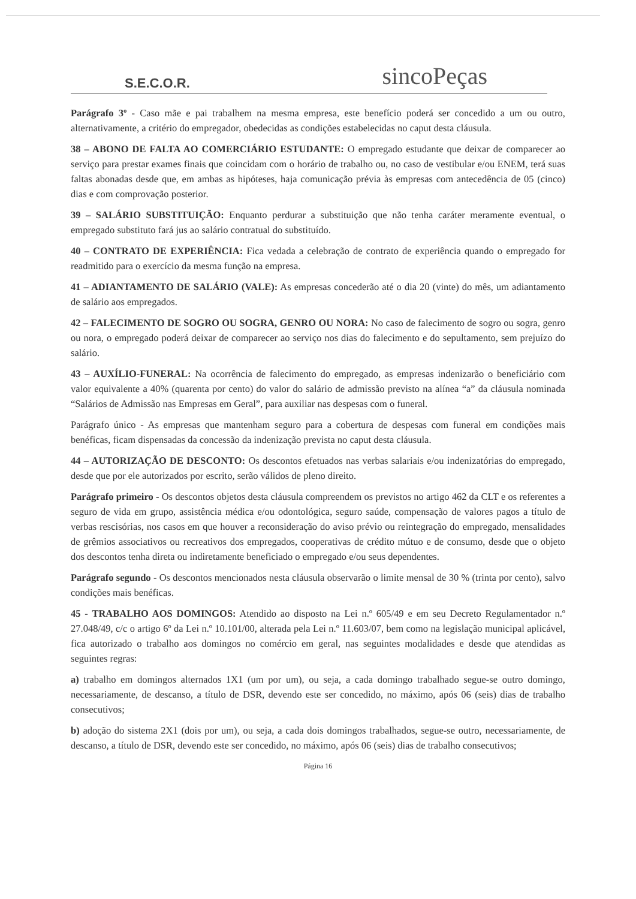S.E.C.O.R.
sincoPeças
Parágrafo 3º - Caso mãe e pai trabalhem na mesma empresa, este benefício poderá ser concedido a um ou outro, alternativamente, a critério do empregador, obedecidas as condições estabelecidas no caput desta cláusula.
38 – ABONO DE FALTA AO COMERCIÁRIO ESTUDANTE: O empregado estudante que deixar de comparecer ao serviço para prestar exames finais que coincidam com o horário de trabalho ou, no caso de vestibular e/ou ENEM, terá suas faltas abonadas desde que, em ambas as hipóteses, haja comunicação prévia às empresas com antecedência de 05 (cinco) dias e com comprovação posterior.
39 – SALÁRIO SUBSTITUIÇÃO: Enquanto perdurar a substituição que não tenha caráter meramente eventual, o empregado substituto fará jus ao salário contratual do substituído.
40 – CONTRATO DE EXPERIÊNCIA: Fica vedada a celebração de contrato de experiência quando o empregado for readmitido para o exercício da mesma função na empresa.
41 – ADIANTAMENTO DE SALÁRIO (VALE): As empresas concederão até o dia 20 (vinte) do mês, um adiantamento de salário aos empregados.
42 – FALECIMENTO DE SOGRO OU SOGRA, GENRO OU NORA: No caso de falecimento de sogro ou sogra, genro ou nora, o empregado poderá deixar de comparecer ao serviço nos dias do falecimento e do sepultamento, sem prejuízo do salário.
43 – AUXÍLIO-FUNERAL: Na ocorrência de falecimento do empregado, as empresas indenizarão o beneficiário com valor equivalente a 40% (quarenta por cento) do valor do salário de admissão previsto na alínea “a” da cláusula nominada “Salários de Admissão nas Empresas em Geral”, para auxiliar nas despesas com o funeral.
Parágrafo único - As empresas que mantenham seguro para a cobertura de despesas com funeral em condições mais benéficas, ficam dispensadas da concessão da indenização prevista no caput desta cláusula.
44 – AUTORIZAÇÃO DE DESCONTO: Os descontos efetuados nas verbas salariais e/ou indenizatórias do empregado, desde que por ele autorizados por escrito, serão válidos de pleno direito.
Parágrafo primeiro - Os descontos objetos desta cláusula compreendem os previstos no artigo 462 da CLT e os referentes a seguro de vida em grupo, assistência médica e/ou odontológica, seguro saúde, compensação de valores pagos a título de verbas rescisórias, nos casos em que houver a reconsideração do aviso prévio ou reintegração do empregado, mensalidades de grêmios associativos ou recreativos dos empregados, cooperativas de crédito mútuo e de consumo, desde que o objeto dos descontos tenha direta ou indiretamente beneficiado o empregado e/ou seus dependentes.
Parágrafo segundo - Os descontos mencionados nesta cláusula observarão o limite mensal de 30 % (trinta por cento), salvo condições mais benéficas.
45 - TRABALHO AOS DOMINGOS: Atendido ao disposto na Lei n.º 605/49 e em seu Decreto Regulamentador n.º 27.048/49, c/c o artigo 6º da Lei n.º 10.101/00, alterada pela Lei n.º 11.603/07, bem como na legislação municipal aplicável, fica autorizado o trabalho aos domingos no comércio em geral, nas seguintes modalidades e desde que atendidas as seguintes regras:
a) trabalho em domingos alternados 1X1 (um por um), ou seja, a cada domingo trabalhado segue-se outro domingo, necessariamente, de descanso, a título de DSR, devendo este ser concedido, no máximo, após 06 (seis) dias de trabalho consecutivos;
b) adoção do sistema 2X1 (dois por um), ou seja, a cada dois domingos trabalhados, segue-se outro, necessariamente, de descanso, a título de DSR, devendo este ser concedido, no máximo, após 06 (seis) dias de trabalho consecutivos;
Página 16